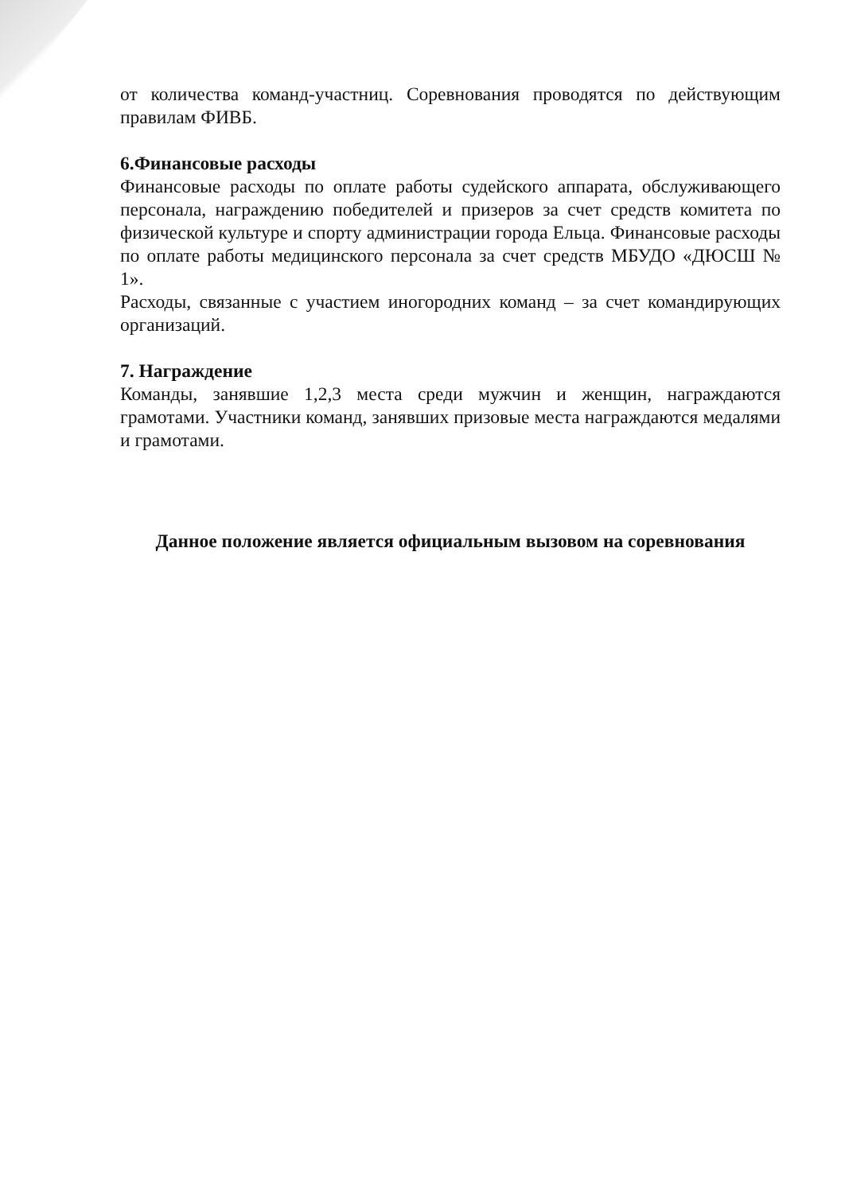от количества команд-участниц. Соревнования проводятся по действующим правилам ФИВБ.
6.Финансовые расходы
Финансовые расходы по оплате работы судейского аппарата, обслуживающего персонала, награждению победителей и призеров за счет средств комитета по физической культуре и спорту администрации города Ельца. Финансовые расходы по оплате работы медицинского персонала за счет средств МБУДО «ДЮСШ № 1».
Расходы, связанные с участием иногородних команд – за счет командирующих организаций.
7. Награждение
Команды, занявшие 1,2,3 места среди мужчин и женщин, награждаются грамотами. Участники команд, занявших призовые места награждаются медалями и грамотами.
Данное положение является официальным вызовом на соревнования